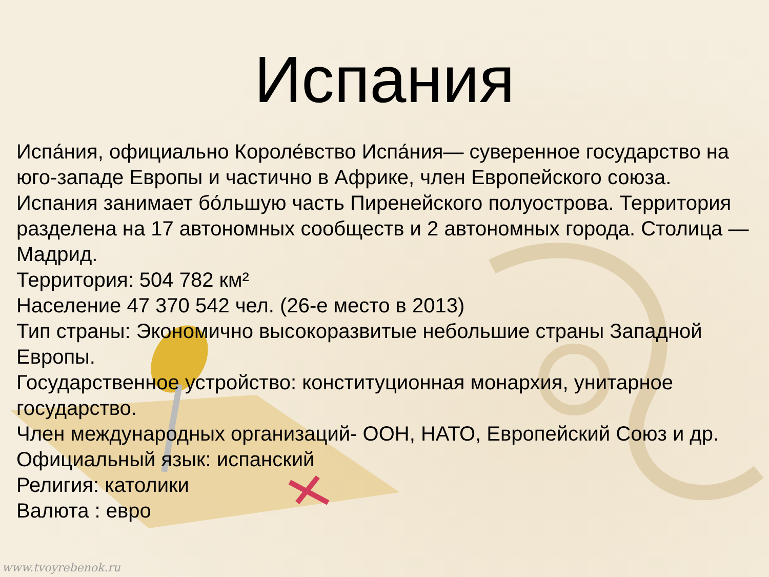Испания
Испа́ния, официально Короле́вство Испа́ния— суверенное государство на юго-западе Европы и частично в Африке, член Европейского союза. Испания занимает бо́льшую часть Пиренейского полуострова. Территория разделена на 17 автономных сообществ и 2 автономных города. Столица — Мадрид.
Территория: 504 782 км²
Население 47 370 542 чел. (26-е место в 2013)
Тип страны: Экономично высокоразвитые небольшие страны Западной Европы.
Государственное устройство: конституционная монархия, унитарное государство.
Член международных организаций- ООН, НАТО, Европейский Союз и др.
Официальный язык: испанский
Религия: католики
Валюта : евро
www.tvoyrebenok.ru